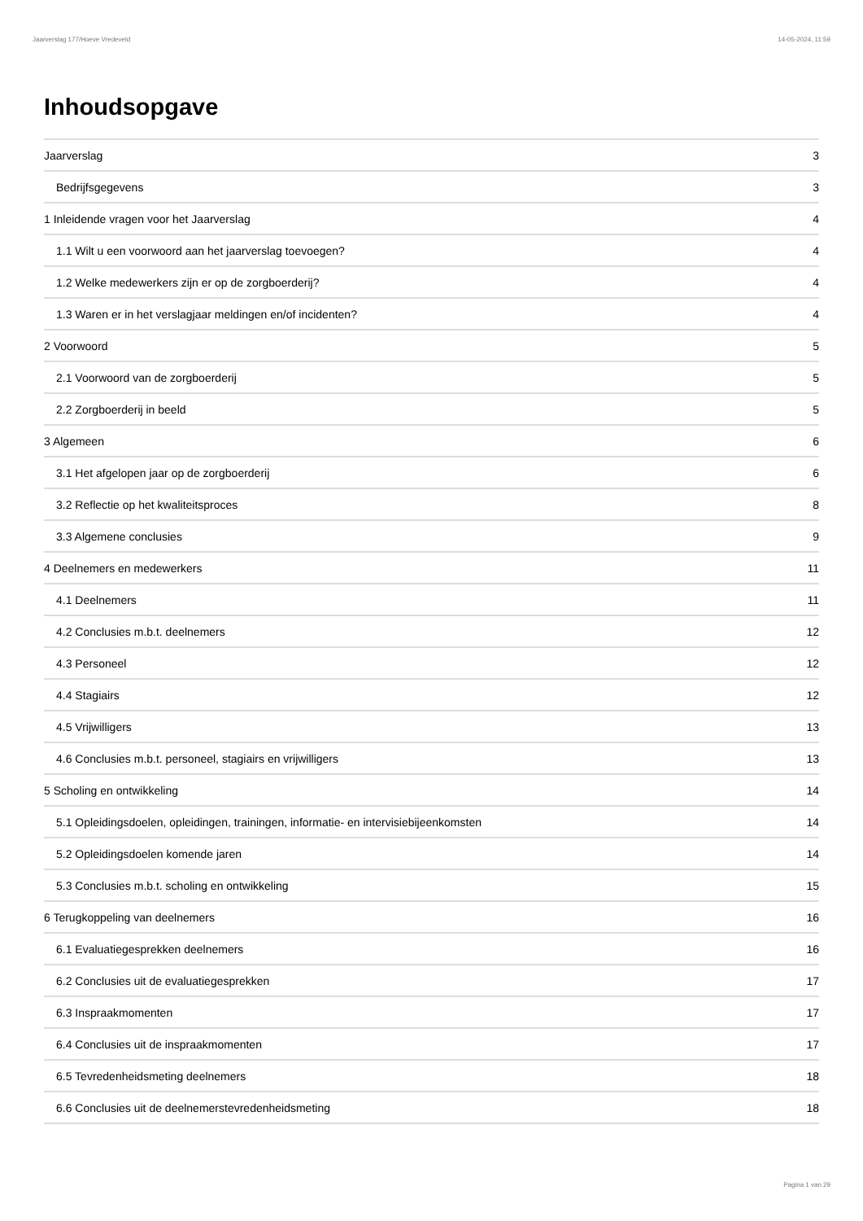Jaarverslag 177/Hoeve Vredeveld 14-05-2024, 11:59
Inhoudsopgave
Jaarverslag 3
Bedrijfsgegevens 3
1 Inleidende vragen voor het Jaarverslag 4
1.1 Wilt u een voorwoord aan het jaarverslag toevoegen? 4
1.2 Welke medewerkers zijn er op de zorgboerderij? 4
1.3 Waren er in het verslagjaar meldingen en/of incidenten? 4
2 Voorwoord 5
2.1 Voorwoord van de zorgboerderij 5
2.2 Zorgboerderij in beeld 5
3 Algemeen 6
3.1 Het afgelopen jaar op de zorgboerderij 6
3.2 Reflectie op het kwaliteitsproces 8
3.3 Algemene conclusies 9
4 Deelnemers en medewerkers 11
4.1 Deelnemers 11
4.2 Conclusies m.b.t. deelnemers 12
4.3 Personeel 12
4.4 Stagiairs 12
4.5 Vrijwilligers 13
4.6 Conclusies m.b.t. personeel, stagiairs en vrijwilligers 13
5 Scholing en ontwikkeling 14
5.1 Opleidingsdoelen, opleidingen, trainingen, informatie- en intervisiebijeenkomsten 14
5.2 Opleidingsdoelen komende jaren 14
5.3 Conclusies m.b.t. scholing en ontwikkeling 15
6 Terugkoppeling van deelnemers 16
6.1 Evaluatiegesprekken deelnemers 16
6.2 Conclusies uit de evaluatiegesprekken 17
6.3 Inspraakmomenten 17
6.4 Conclusies uit de inspraakmomenten 17
6.5 Tevredenheidsmeting deelnemers 18
6.6 Conclusies uit de deelnemerstevredenheidsmeting 18
Pagina 1 van 29